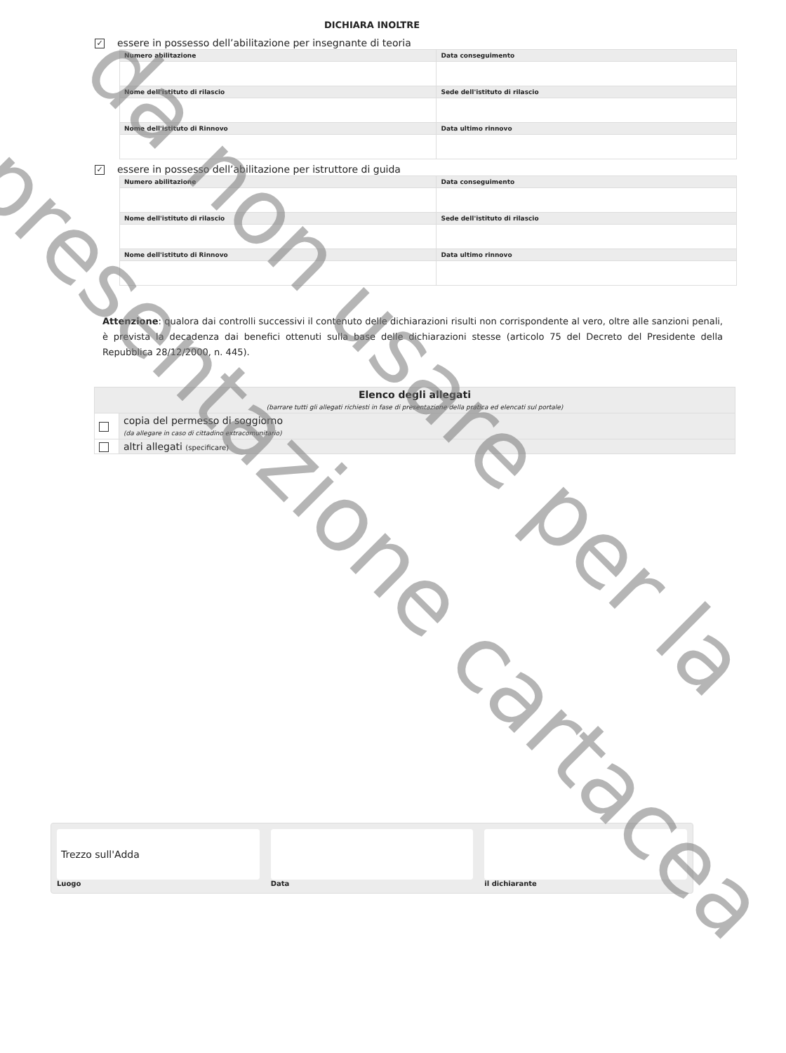DICHIARA INOLTRE
✓ essere in possesso dell’abilitazione per insegnante di teoria
| Numero abilitazione | Data conseguimento |
| --- | --- |
| Nome dell'istituto di rilascio | Sede dell'istituto di rilascio |
| Nome dell'istituto di Rinnovo | Data ultimo rinnovo |
✓ essere in possesso dell’abilitazione per istruttore di guida
| Numero abilitazione | Data conseguimento |
| --- | --- |
| Nome dell'istituto di rilascio | Sede dell'istituto di rilascio |
| Nome dell'istituto di Rinnovo | Data ultimo rinnovo |
Attenzione: qualora dai controlli successivi il contenuto delle dichiarazioni risulti non corrispondente al vero, oltre alle sanzioni penali, è prevista la decadenza dai benefici ottenuti sulla base delle dichiarazioni stesse (articolo 75 del Decreto del Presidente della Repubblica 28/12/2000, n. 445).
| Elenco degli allegati (barrare tutti gli allegati richiesti in fase di presentazione della pratica ed elencati sul portale) | |
| | copia del permesso di soggiorno (da allegare in caso di cittadino extracomunitario) |
| | altri allegati (specificare) |
Trezzo sull'Adda
Luogo
Data il dichiarante
da non usare per la
presentazione cartacea